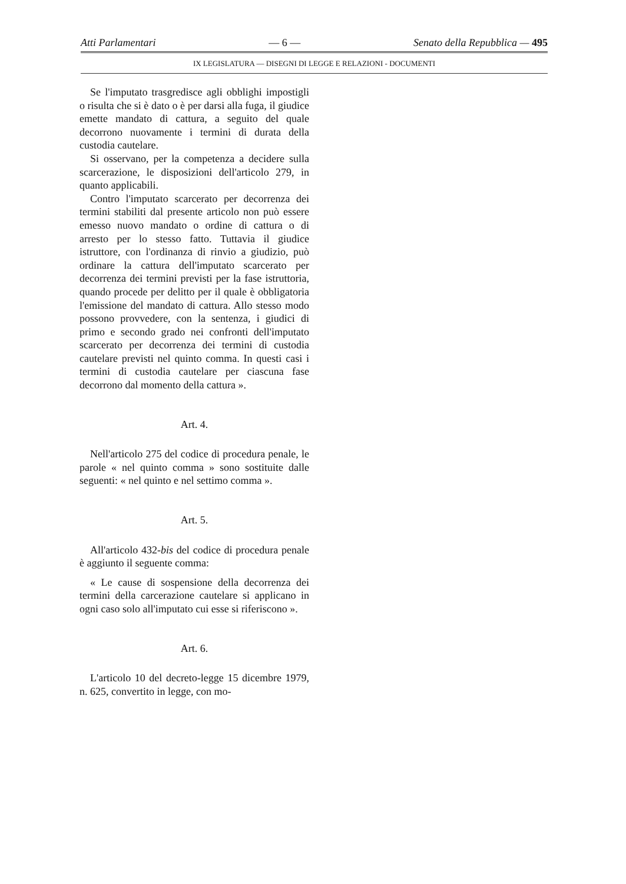Atti Parlamentari — 6 — Senato della Repubblica — 495
IX LEGISLATURA — DISEGNI DI LEGGE E RELAZIONI - DOCUMENTI
Se l'imputato trasgredisce agli obblighi impostigli o risulta che si è dato o è per darsi alla fuga, il giudice emette mandato di cattura, a seguito del quale decorrono nuovamente i termini di durata della custodia cautelare.
Si osservano, per la competenza a decidere sulla scarcerazione, le disposizioni dell'articolo 279, in quanto applicabili.
Contro l'imputato scarcerato per decorrenza dei termini stabiliti dal presente articolo non può essere emesso nuovo mandato o ordine di cattura o di arresto per lo stesso fatto. Tuttavia il giudice istruttore, con l'ordinanza di rinvio a giudizio, può ordinare la cattura dell'imputato scarcerato per decorrenza dei termini previsti per la fase istruttoria, quando procede per delitto per il quale è obbligatoria l'emissione del mandato di cattura. Allo stesso modo possono provvedere, con la sentenza, i giudici di primo e secondo grado nei confronti dell'imputato scarcerato per decorrenza dei termini di custodia cautelare previsti nel quinto comma. In questi casi i termini di custodia cautelare per ciascuna fase decorrono dal momento della cattura ».
Art. 4.
Nell'articolo 275 del codice di procedura penale, le parole « nel quinto comma » sono sostituite dalle seguenti: « nel quinto e nel settimo comma ».
Art. 5.
All'articolo 432-bis del codice di procedura penale è aggiunto il seguente comma:
« Le cause di sospensione della decorrenza dei termini della carcerazione cautelare si applicano in ogni caso solo all'imputato cui esse si riferiscono ».
Art. 6.
L'articolo 10 del decreto-legge 15 dicembre 1979, n. 625, convertito in legge, con mo-